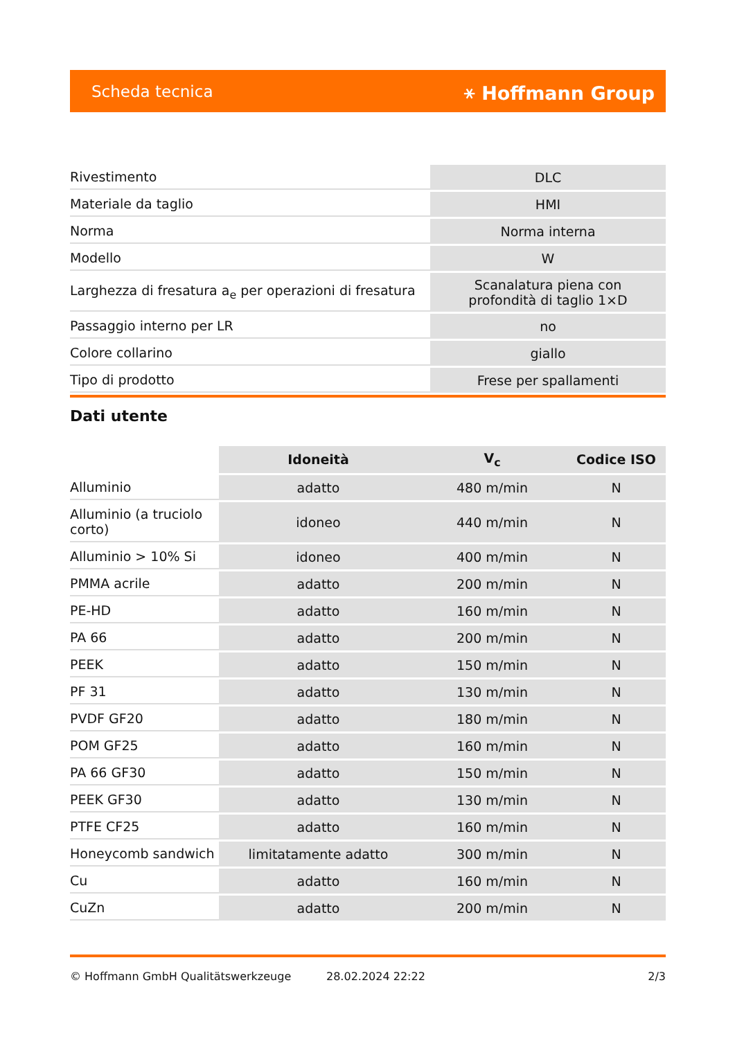Scheda tecnica ⚹ Hoffmann Group
| Rivestimento | DLC |
| Materiale da taglio | HMI |
| Norma | Norma interna |
| Modello | W |
| Larghezza di fresatura a<sub>e</sub> per operazioni di fresatura | Scanalatura piena con profondità di taglio 1×D |
| Passaggio interno per LR | no |
| Colore collarino | giallo |
| Tipo di prodotto | Frese per spallamenti |
Dati utente
| | Idoneità | V<sub>c</sub> | Codice ISO |
| --- | --- | --- | --- |
| Alluminio | adatto | 480 m/min | N |
| Alluminio (a truciolo corto) | idoneo | 440 m/min | N |
| Alluminio > 10% Si | idoneo | 400 m/min | N |
| PMMA acrile | adatto | 200 m/min | N |
| PE-HD | adatto | 160 m/min | N |
| PA 66 | adatto | 200 m/min | N |
| PEEK | adatto | 150 m/min | N |
| PF 31 | adatto | 130 m/min | N |
| PVDF GF20 | adatto | 180 m/min | N |
| POM GF25 | adatto | 160 m/min | N |
| PA 66 GF30 | adatto | 150 m/min | N |
| PEEK GF30 | adatto | 130 m/min | N |
| PTFE CF25 | adatto | 160 m/min | N |
| Honeycomb sandwich | limitatamente adatto | 300 m/min | N |
| Cu | adatto | 160 m/min | N |
| CuZn | adatto | 200 m/min | N |
© Hoffmann GmbH Qualitätswerkzeuge 28.02.2024 22:22 2/3